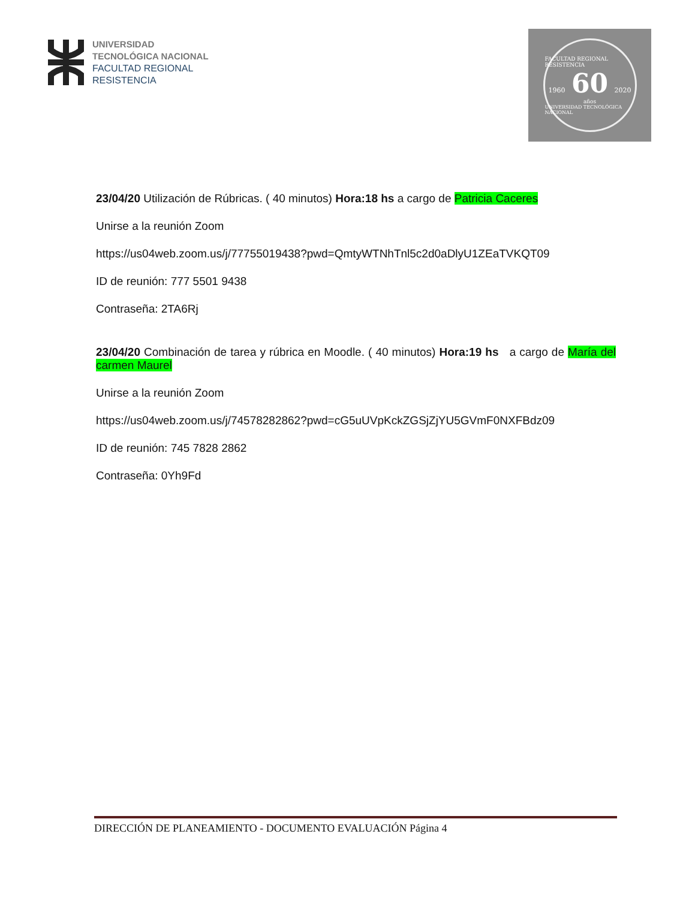UNIVERSIDAD
TECNOLÓGICA NACIONAL
FACULTAD REGIONAL
RESISTENCIA
FACULTAD REGIONAL RESISTENCIA
1960 60 2020
años
UNIVERSIDAD TECNOLÓGICA NACIONAL
23/04/20 Utilización de Rúbricas. ( 40 minutos) Hora:18 hs a cargo de Patricia Caceres
Unirse a la reunión Zoom
https://us04web.zoom.us/j/77755019438?pwd=QmtyWTNhTnl5c2d0aDlyU1ZEaTVKQT09
ID de reunión: 777 5501 9438
Contraseña: 2TA6Rj
23/04/20 Combinación de tarea y rúbrica en Moodle. ( 40 minutos) Hora:19 hs a cargo de María del carmen Maurel
Unirse a la reunión Zoom
https://us04web.zoom.us/j/74578282862?pwd=cG5uUVpKckZGSjZjYU5GVmF0NXFBdz09
ID de reunión: 745 7828 2862
Contraseña: 0Yh9Fd
DIRECCIÓN DE PLANEAMIENTO - DOCUMENTO EVALUACIÓN Página 4